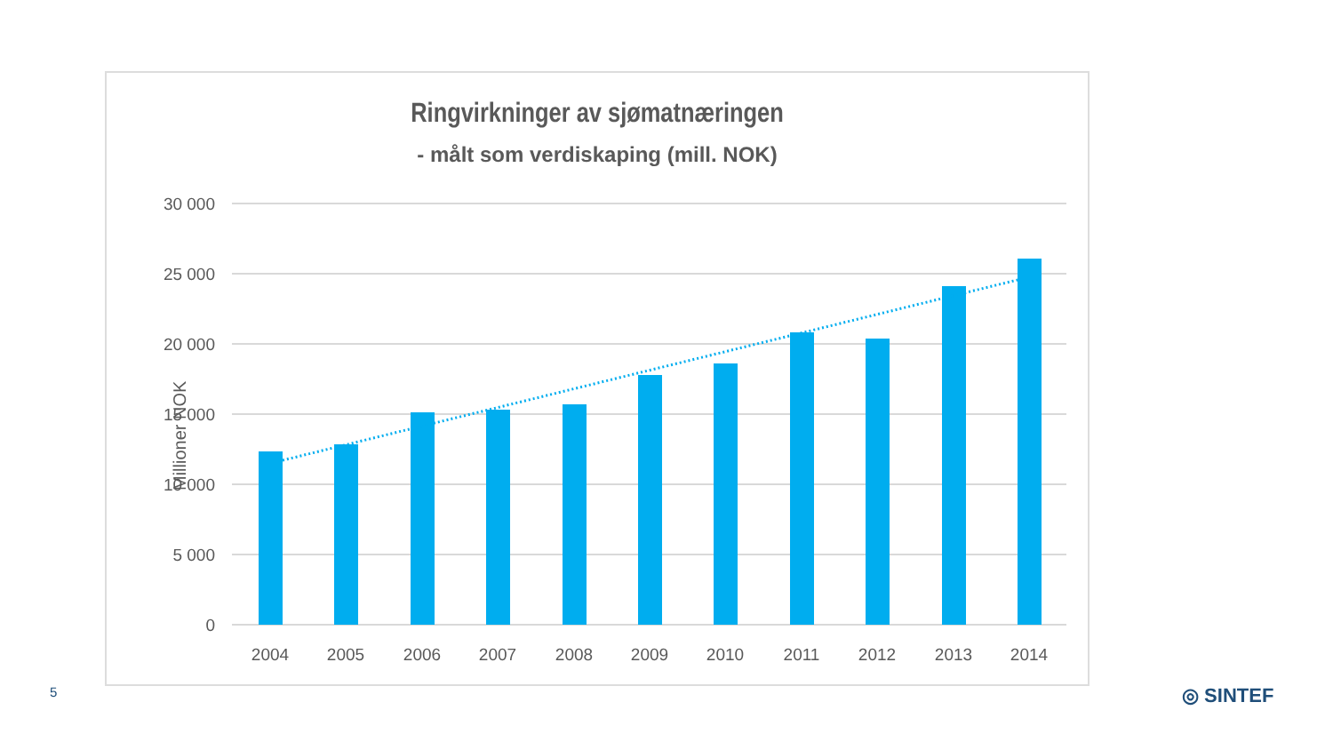Ringvirkninger av sjømatnæringen
- målt som verdiskaping (mill. NOK)
30 000
25 000
20 000
15 000
10 000
5 000
0
Millioner NOK
2004
2005
2006
2007
2008
2009
2010
2011
2012
2013
2014
5 ◎ SINTEF